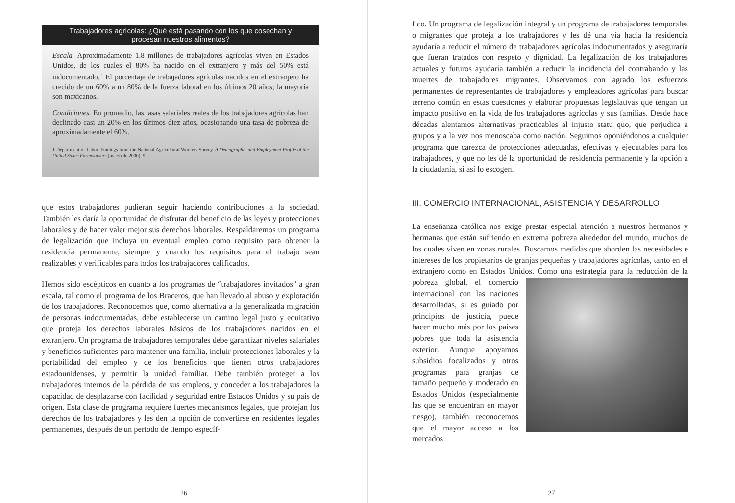Trabajadores agrícolas: ¿Qué está pasando con los que cosechan y procesan nuestros alimentos?
Escala. Aproximadamente 1.8 millones de trabajadores agrícolas viven en Estados Unidos, de los cuales el 80% ha nacido en el extranjero y más del 50% está indocumentado.<sup>1</sup> El porcentaje de trabajadores agrícolas nacidos en el extranjero ha crecido de un 60% a un 80% de la fuerza laboral en los últimos 20 años; la mayoría son mexicanos.
Condiciones. En promedio, las tasas salariales reales de los trabajadores agrícolas han declinado casi un 20% en los últimos diez años, ocasionando una tasa de pobreza de aproximadamente el 60%.
1 Department of Labor, Findings from the National Agricultural Workers Survey, A Demographic and Employment Profile of the United States Farmworkers (marzo de 2000), 5.
que estos trabajadores pudieran seguir haciendo contribuciones a la sociedad. También les daría la oportunidad de disfrutar del beneficio de las leyes y protecciones laborales y de hacer valer mejor sus derechos laborales. Respaldaremos un programa de legalización que incluya un eventual empleo como requisito para obtener la residencia permanente, siempre y cuando los requisitos para el trabajo sean realizables y verificables para todos los trabajadores calificados.
Hemos sido escépticos en cuanto a los programas de “trabajadores invitados” a gran escala, tal como el programa de los Braceros, que han llevado al abuso y explotación de los trabajadores. Reconocemos que, como alternativa a la generalizada migración de personas indocumentadas, debe establecerse un camino legal justo y equitativo que proteja los derechos laborales básicos de los trabajadores nacidos en el extranjero. Un programa de trabajadores temporales debe garantizar niveles salariales y beneficios suficientes para mantener una familia, incluir protecciones laborales y la portabilidad del empleo y de los beneficios que tienen otros trabajadores estadounidenses, y permitir la unidad familiar. Debe también proteger a los trabajadores internos de la pérdida de sus empleos, y conceder a los trabajadores la capacidad de desplazarse con facilidad y seguridad entre Estados Unidos y su país de origen. Esta clase de programa requiere fuertes mecanismos legales, que protejan los derechos de los trabajadores y les den la opción de convertirse en residentes legales permanentes, después de un periodo de tiempo específ-
26
fico. Un programa de legalización integral y un programa de trabajadores temporales o migrantes que proteja a los trabajadores y les dé una vía hacia la residencia ayudaría a reducir el número de trabajadores agrícolas indocumentados y aseguraría que fueran tratados con respeto y dignidad. La legalización de los trabajadores actuales y futuros ayudaría también a reducir la incidencia del contrabando y las muertes de trabajadores migrantes. Observamos con agrado los esfuerzos permanentes de representantes de trabajadores y empleadores agrícolas para buscar terreno común en estas cuestiones y elaborar propuestas legislativas que tengan un impacto positivo en la vida de los trabajadores agrícolas y sus familias. Desde hace décadas alentamos alternativas practicables al injusto statu quo, que perjudica a grupos y a la vez nos menoscaba como nación. Seguimos oponiéndonos a cualquier programa que carezca de protecciones adecuadas, efectivas y ejecutables para los trabajadores, y que no les dé la oportunidad de residencia permanente y la opción a la ciudadanía, si así lo escogen.
III. COMERCIO INTERNACIONAL, ASISTENCIA Y DESARROLLO
La enseñanza católica nos exige prestar especial atención a nuestros hermanos y hermanas que están sufriendo en extrema pobreza alrededor del mundo, muchos de los cuales viven en zonas rurales. Buscamos medidas que aborden las necesidades e intereses de los propietarios de granjas pequeñas y trabajadores agrícolas, tanto en el extranjero como en Estados Unidos. Como una estrategia para la reducción de la pobreza global, el comercio internacional con las naciones desarrolladas, si es guiado por principios de justicia, puede hacer mucho más por los países pobres que toda la asistencia exterior. Aunque apoyamos subsidios focalizados y otros programas para granjas de tamaño pequeño y moderado en Estados Unidos (especialmente las que se encuentran en mayor riesgo), también reconocemos que el mayor acceso a los mercados
27